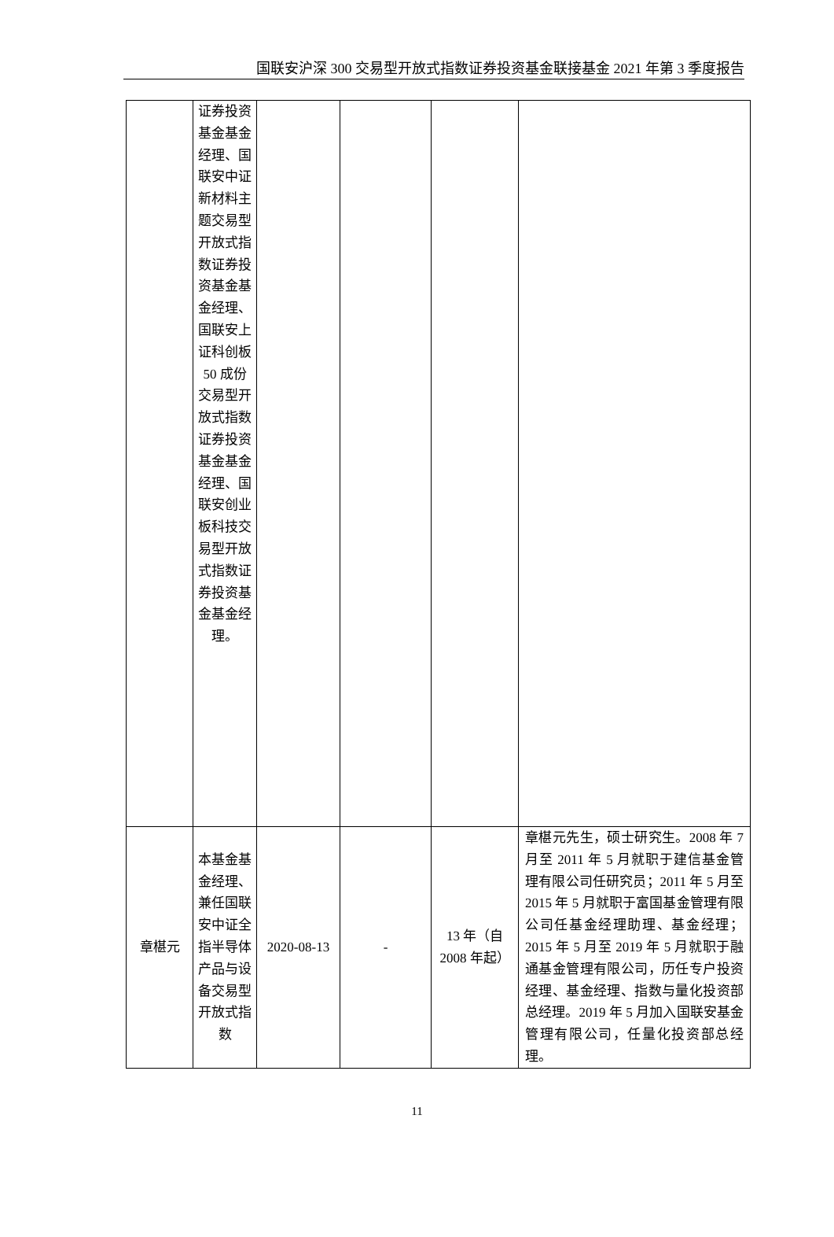国联安沪深 300 交易型开放式指数证券投资基金联接基金 2021 年第 3 季度报告
| | 证券投资基金基金经理、国联安中证新材料主题交易型开放式指数证券投资基金基金经理、国联安上证科创板 50 成份交易型开放式指数证券投资基金基金经理、国联安创业板科技交易型开放式指数证券投资基金基金经理。 | | | | |
| 章椹元 | 本基金基金经理、兼任国联安中证全指半导体产品与设备交易型开放式指数 | 2020-08-13 | - | 13 年（自 2008 年起） | 章椹元先生，硕士研究生。2008 年 7 月至 2011 年 5 月就职于建信基金管理有限公司任研究员；2011 年 5 月至 2015 年 5 月就职于富国基金管理有限公司任基金经理助理、基金经理；2015 年 5 月至 2019 年 5 月就职于融通基金管理有限公司，历任专户投资经理、基金经理、指数与量化投资部总经理。2019 年 5 月加入国联安基金管理有限公司，任量化投资部总经理。 |
11